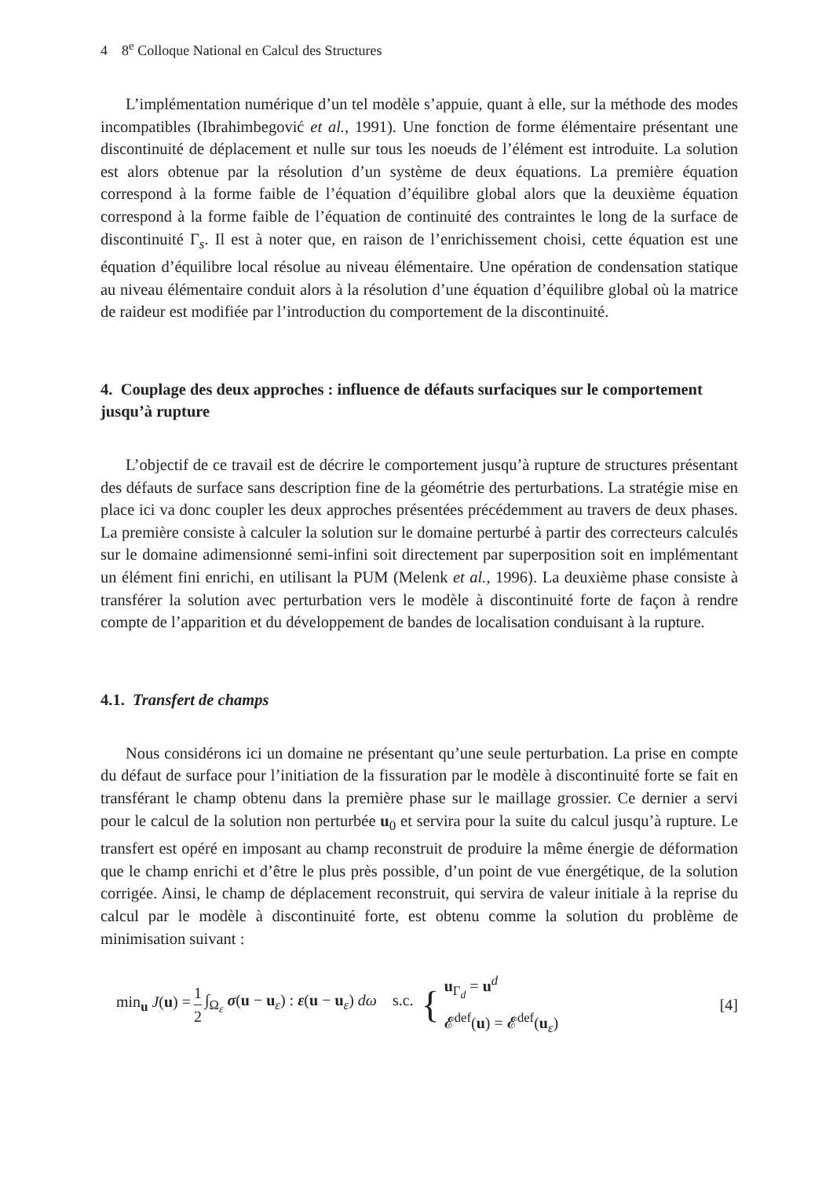4 8<sup>e</sup> Colloque National en Calcul des Structures
L’implémentation numérique d’un tel modèle s’appuie, quant à elle, sur la méthode des modes incompatibles (Ibrahimbegović et al., 1991). Une fonction de forme élémentaire présentant une discontinuité de déplacement et nulle sur tous les noeuds de l’élément est introduite. La solution est alors obtenue par la résolution d’un système de deux équations. La première équation correspond à la forme faible de l’équation d’équilibre global alors que la deuxième équation correspond à la forme faible de l’équation de continuité des contraintes le long de la surface de discontinuité Γ<sub>s</sub>. Il est à noter que, en raison de l’enrichissement choisi, cette équation est une équation d’équilibre local résolue au niveau élémentaire. Une opération de condensation statique au niveau élémentaire conduit alors à la résolution d’une équation d’équilibre global où la matrice de raideur est modifiée par l’introduction du comportement de la discontinuité.
4. Couplage des deux approches : influence de défauts surfaciques sur le comportement jusqu’à rupture
L’objectif de ce travail est de décrire le comportement jusqu’à rupture de structures présentant des défauts de surface sans description fine de la géométrie des perturbations. La stratégie mise en place ici va donc coupler les deux approches présentées précédemment au travers de deux phases. La première consiste à calculer la solution sur le domaine perturbé à partir des correcteurs calculés sur le domaine adimensionné semi-infini soit directement par superposition soit en implémentant un élément fini enrichi, en utilisant la PUM (Melenk et al., 1996). La deuxième phase consiste à transférer la solution avec perturbation vers le modèle à discontinuité forte de façon à rendre compte de l’apparition et du développement de bandes de localisation conduisant à la rupture.
4.1. Transfert de champs
Nous considérons ici un domaine ne présentant qu’une seule perturbation. La prise en compte du défaut de surface pour l’initiation de la fissuration par le modèle à discontinuité forte se fait en transférant le champ obtenu dans la première phase sur le maillage grossier. Ce dernier a servi pour le calcul de la solution non perturbée u<sub>0</sub> et servira pour la suite du calcul jusqu’à rupture. Le transfert est opéré en imposant au champ reconstruit de produire la même énergie de déformation que le champ enrichi et d’être le plus près possible, d’un point de vue énergétique, de la solution corrigée. Ainsi, le champ de déplacement reconstruit, qui servira de valeur initiale à la reprise du calcul par le modèle à discontinuité forte, est obtenu comme la solution du problème de minimisation suivant :
min<sub>u</sub> J(u) = 1 2 ∫<sub>Ω<sub>ε</sub></sub> σ(u − u<sub>ε</sub>) : ε(u − u<sub>ε</sub>) dω s.c. { u<sub>Γ<sub>d</sub></sub> = u<sup>d</sup>
𝓔<sup>def</sup>(u) = 𝓔<sup>def</sup>(u<sub>ε</sub>) [4]